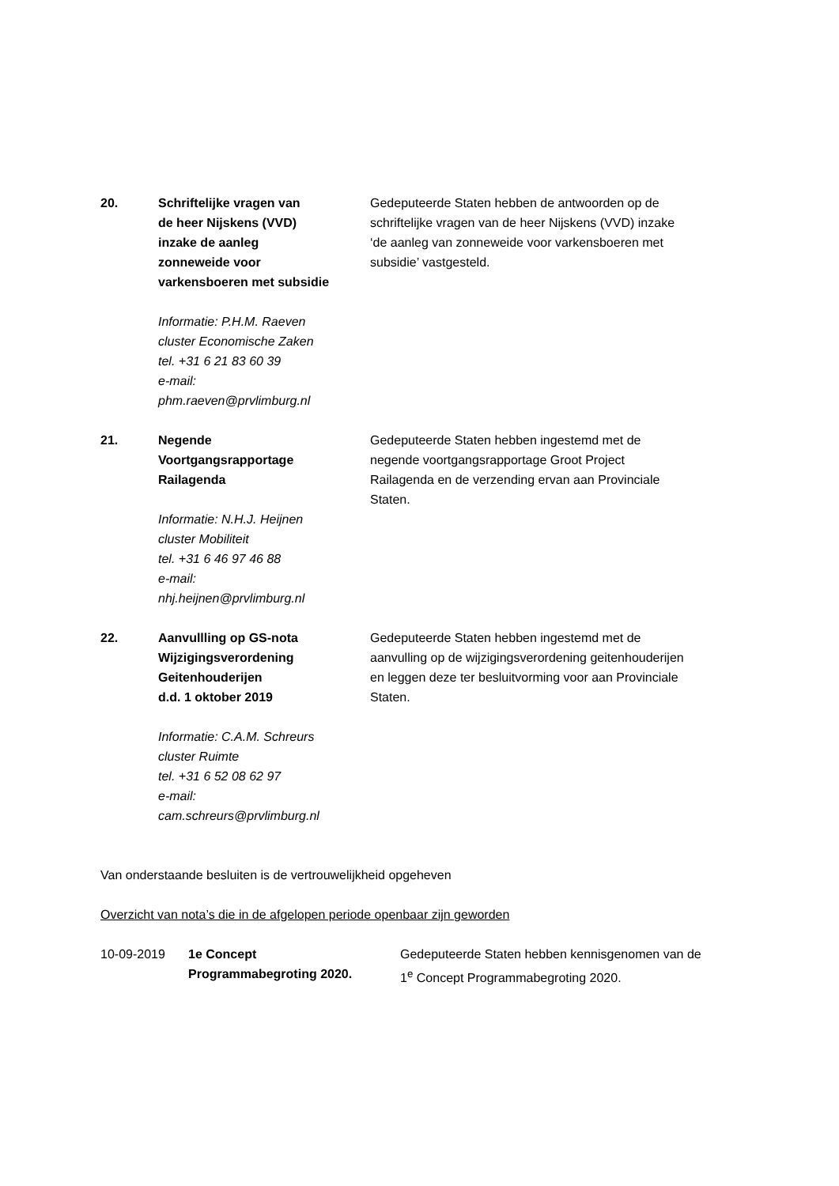| 20. | Schriftelijke vragen van de heer Nijskens (VVD) inzake de aanleg zonneweide voor varkensboeren met subsidie Informatie: P.H.M. Raeven cluster Economische Zaken tel. +31 6 21 83 60 39 e-mail: phm.raeven@prvlimburg.nl | Gedeputeerde Staten hebben de antwoorden op de schriftelijke vragen van de heer Nijskens (VVD) inzake ‘de aanleg van zonneweide voor varkensboeren met subsidie’ vastgesteld. |
| 21. | Negende Voortgangsrapportage Railagenda Informatie: N.H.J. Heijnen cluster Mobiliteit tel. +31 6 46 97 46 88 e-mail: nhj.heijnen@prvlimburg.nl | Gedeputeerde Staten hebben ingestemd met de negende voortgangsrapportage Groot Project Railagenda en de verzending ervan aan Provinciale Staten. |
| 22. | Aanvullling op GS-nota Wijzigingsverordening Geitenhouderijen d.d. 1 oktober 2019 Informatie: C.A.M. Schreurs cluster Ruimte tel. +31 6 52 08 62 97 e-mail: cam.schreurs@prvlimburg.nl | Gedeputeerde Staten hebben ingestemd met de aanvulling op de wijzigingsverordening geitenhouderijen en leggen deze ter besluitvorming voor aan Provinciale Staten. |
Van onderstaande besluiten is de vertrouwelijkheid opgeheven
Overzicht van nota’s die in de afgelopen periode openbaar zijn geworden
| 10-09-2019 | 1e Concept Programmabegroting 2020. | Gedeputeerde Staten hebben kennisgenomen van de 1<sup>e</sup> Concept Programmabegroting 2020. |